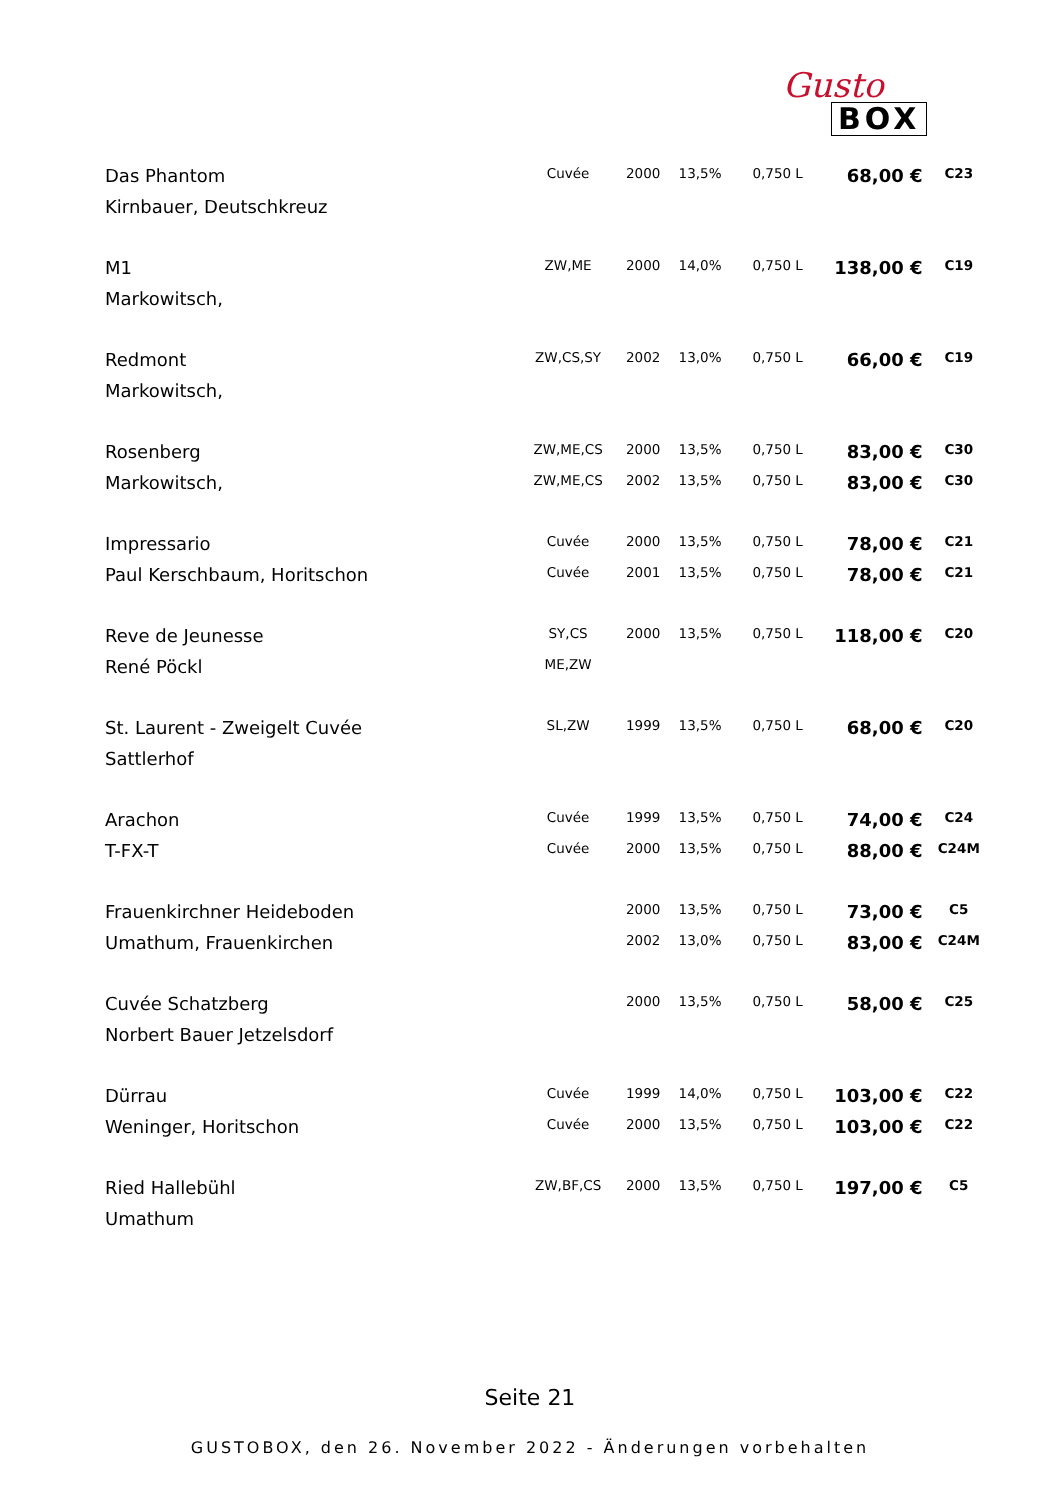Gusto
BOX
| Das Phantom | Cuvée | 2000 | 13,5% | 0,750 L | 68,00 € | C23 |
| Kirnbauer, Deutschkreuz | | | | | | |
| M1 | ZW,ME | 2000 | 14,0% | 0,750 L | 138,00 € | C19 |
| Markowitsch, | | | | | | |
| Redmont | ZW,CS,SY | 2002 | 13,0% | 0,750 L | 66,00 € | C19 |
| Markowitsch, | | | | | | |
| Rosenberg | ZW,ME,CS | 2000 | 13,5% | 0,750 L | 83,00 € | C30 |
| Markowitsch, | ZW,ME,CS | 2002 | 13,5% | 0,750 L | 83,00 € | C30 |
| Impressario | Cuvée | 2000 | 13,5% | 0,750 L | 78,00 € | C21 |
| Paul Kerschbaum, Horitschon | Cuvée | 2001 | 13,5% | 0,750 L | 78,00 € | C21 |
| Reve de Jeunesse | SY,CS | 2000 | 13,5% | 0,750 L | 118,00 € | C20 |
| René Pöckl | ME,ZW | | | | | |
| St. Laurent - Zweigelt Cuvée | SL,ZW | 1999 | 13,5% | 0,750 L | 68,00 € | C20 |
| Sattlerhof | | | | | | |
| Arachon | Cuvée | 1999 | 13,5% | 0,750 L | 74,00 € | C24 |
| T-FX-T | Cuvée | 2000 | 13,5% | 0,750 L | 88,00 € | C24M |
| Frauenkirchner Heideboden | | 2000 | 13,5% | 0,750 L | 73,00 € | C5 |
| Umathum, Frauenkirchen | | 2002 | 13,0% | 0,750 L | 83,00 € | C24M |
| Cuvée Schatzberg | | 2000 | 13,5% | 0,750 L | 58,00 € | C25 |
| Norbert Bauer Jetzelsdorf | | | | | | |
| Dürrau | Cuvée | 1999 | 14,0% | 0,750 L | 103,00 € | C22 |
| Weninger, Horitschon | Cuvée | 2000 | 13,5% | 0,750 L | 103,00 € | C22 |
| Ried Hallebühl | ZW,BF,CS | 2000 | 13,5% | 0,750 L | 197,00 € | C5 |
| Umathum | | | | | | |
Seite 21
GUSTOBOX, den 26. November 2022 - Änderungen vorbehalten